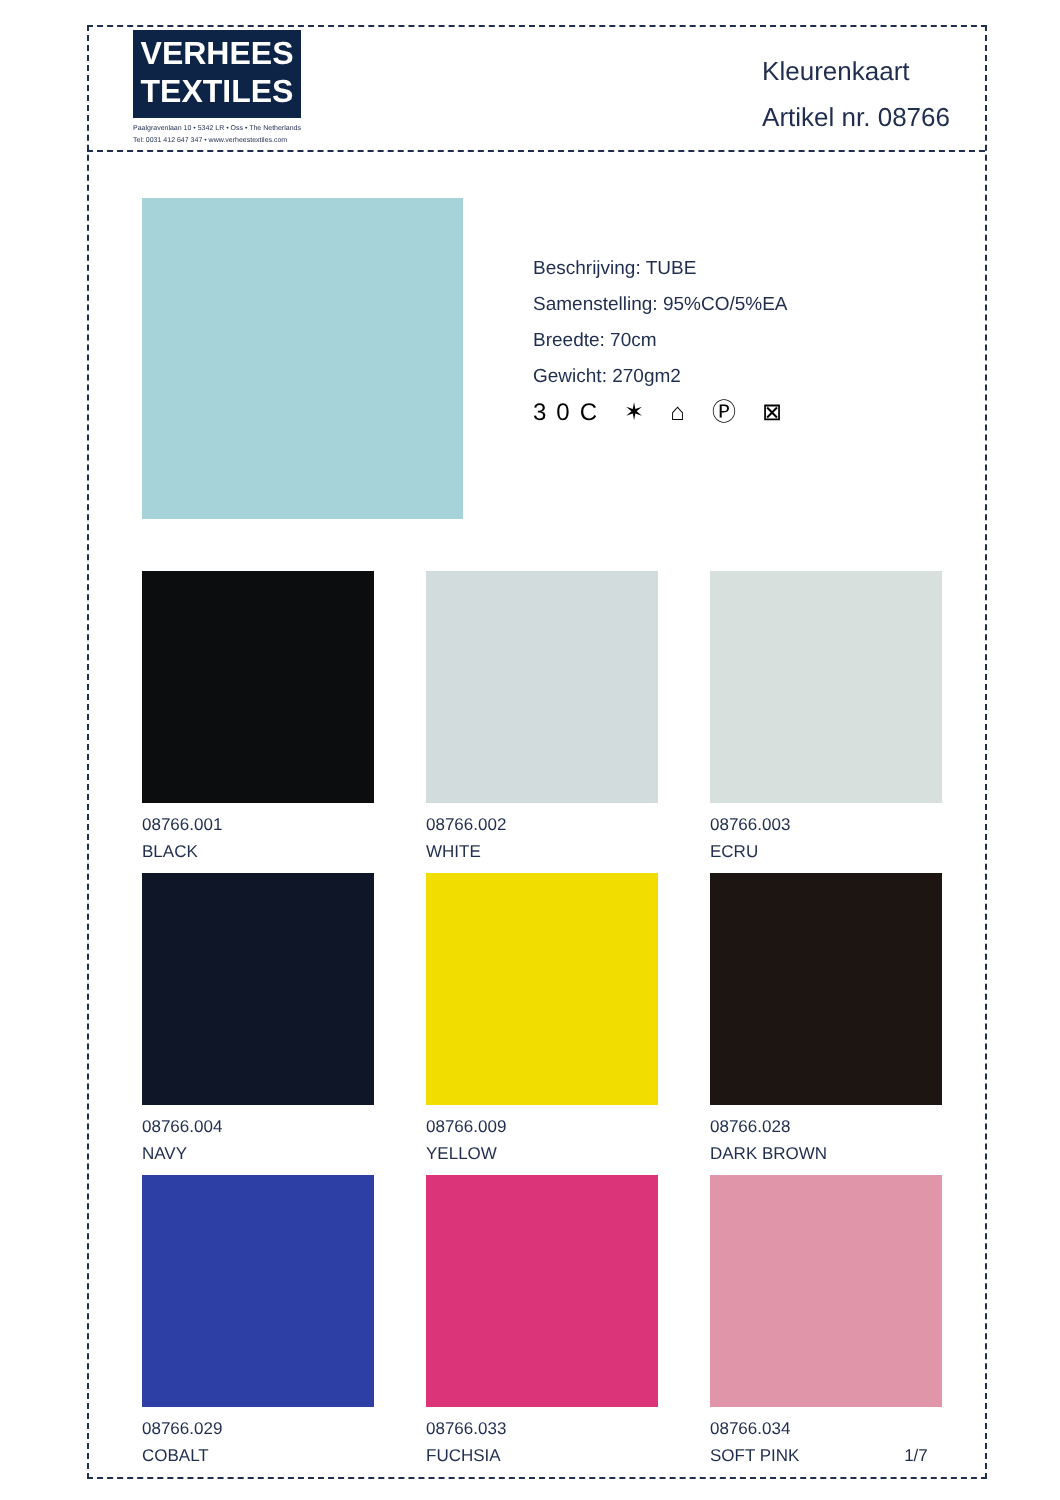VERHEES
TEXTILES
Paalgravenlaan 10 • 5342 LR • Oss • The Netherlands
Tel: 0031 412 647 347 • www.verheestextiles.com
Kleurenkaart
Artikel nr. 08766
Beschrijving: TUBE
Samenstelling: 95%CO/5%EA
Breedte: 70cm
Gewicht: 270gm2
30C ✶ ⌂ Ⓟ ⊠
08766.001
BLACK
08766.002
WHITE
08766.003
ECRU
08766.004
NAVY
08766.009
YELLOW
08766.028
DARK BROWN
08766.029
COBALT
08766.033
FUCHSIA
08766.034
SOFT PINK 1/7